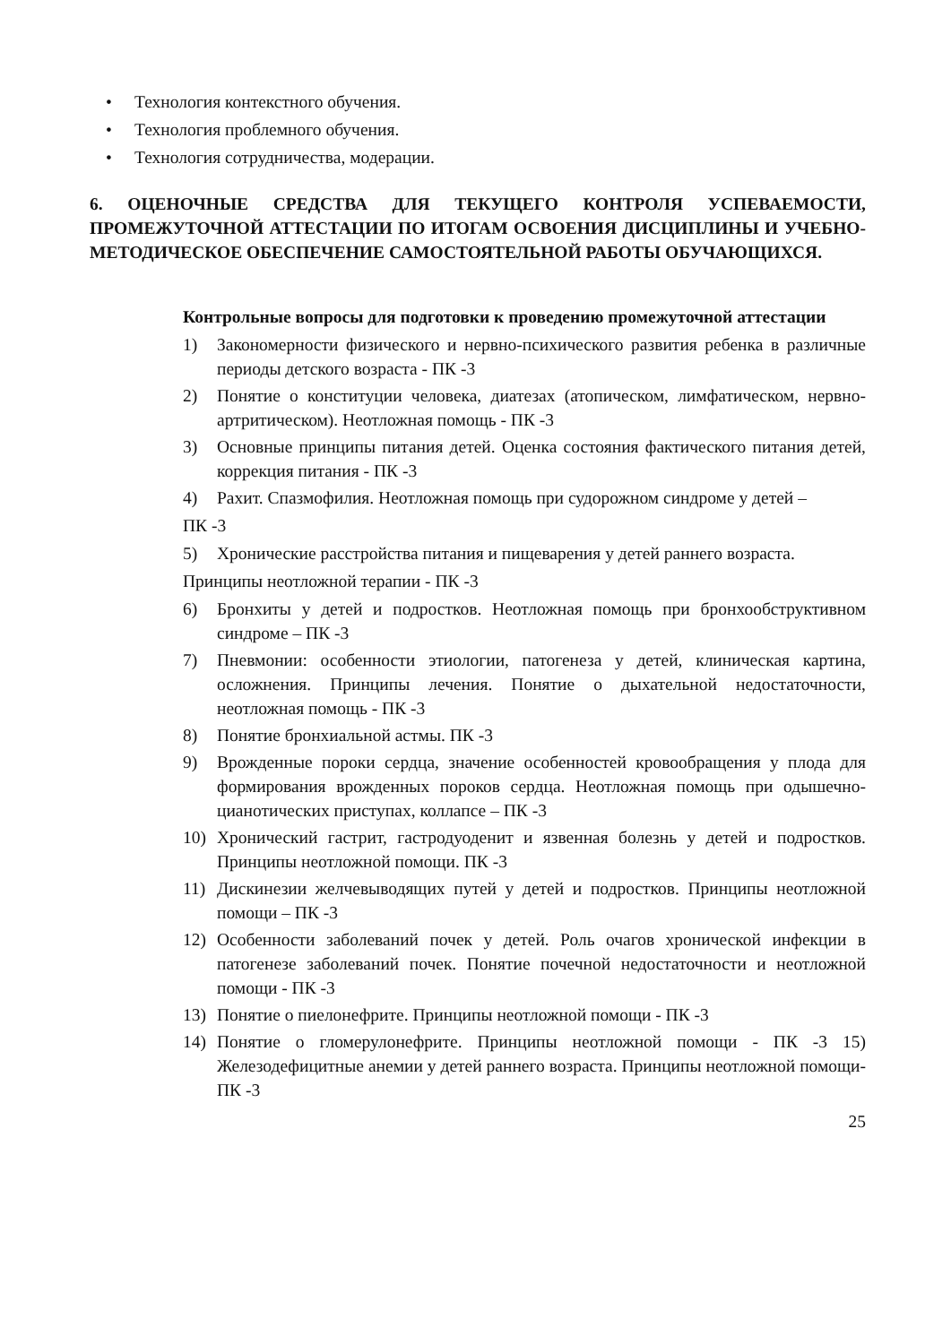• Технология контекстного обучения.
• Технология проблемного обучения.
• Технология сотрудничества, модерации.
6. ОЦЕНОЧНЫЕ СРЕДСТВА ДЛЯ ТЕКУЩЕГО КОНТРОЛЯ УСПЕВАЕМОСТИ, ПРОМЕЖУТОЧНОЙ АТТЕСТАЦИИ ПО ИТОГАМ ОСВОЕНИЯ ДИСЦИПЛИНЫ И УЧЕБНО-МЕТОДИЧЕСКОЕ ОБЕСПЕЧЕНИЕ САМОСТОЯТЕЛЬНОЙ РАБОТЫ ОБУЧАЮЩИХСЯ.
Контрольные вопросы для подготовки к проведению промежуточной аттестации
1) Закономерности физического и нервно-психического развития ребенка в различные периоды детского возраста - ПК -3
2) Понятие о конституции человека, диатезах (атопическом, лимфатическом, нервно-артритическом). Неотложная помощь - ПК -3
3) Основные принципы питания детей. Оценка состояния фактического питания детей, коррекция питания - ПК -3
4) Рахит. Спазмофилия. Неотложная помощь при судорожном синдроме у детей –
ПК -3
5) Хронические расстройства питания и пищеварения у детей раннего возраста.
Принципы неотложной терапии - ПК -3
6) Бронхиты у детей и подростков. Неотложная помощь при бронхообструктивном синдроме – ПК -3
7) Пневмонии: особенности этиологии, патогенеза у детей, клиническая картина, осложнения. Принципы лечения. Понятие о дыхательной недостаточности, неотложная помощь - ПК -3
8) Понятие бронхиальной астмы. ПК -3
9) Врожденные пороки сердца, значение особенностей кровообращения у плода для формирования врожденных пороков сердца. Неотложная помощь при одышечно-цианотических приступах, коллапсе – ПК -3
10) Хронический гастрит, гастродуоденит и язвенная болезнь у детей и подростков. Принципы неотложной помощи. ПК -3
11) Дискинезии желчевыводящих путей у детей и подростков. Принципы неотложной помощи – ПК -3
12) Особенности заболеваний почек у детей. Роль очагов хронической инфекции в патогенезе заболеваний почек. Понятие почечной недостаточности и неотложной помощи - ПК -3
13) Понятие о пиелонефрите. Принципы неотложной помощи - ПК -3
14) Понятие о гломерулонефрите. Принципы неотложной помощи - ПК -3 15) Железодефицитные анемии у детей раннего возраста. Принципы неотложной помощи- ПК -3
25